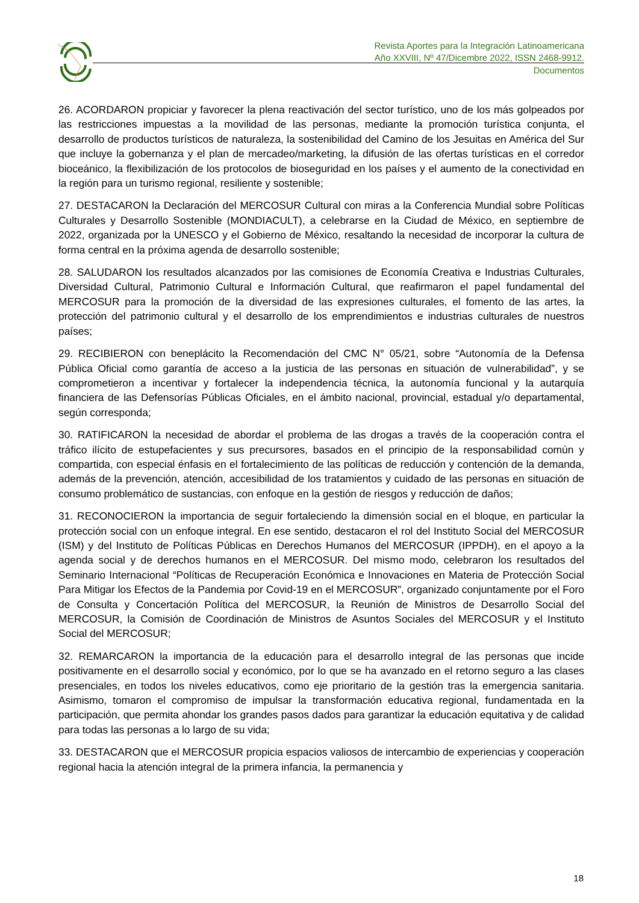Revista Aportes para la Integración Latinoamericana
Año XXVIII, Nº 47/Dicembre 2022, ISSN 2468-9912.
Documentos
26. ACORDARON propiciar y favorecer la plena reactivación del sector turístico, uno de los más golpeados por las restricciones impuestas a la movilidad de las personas, mediante la promoción turística conjunta, el desarrollo de productos turísticos de naturaleza, la sostenibilidad del Camino de los Jesuitas en América del Sur que incluye la gobernanza y el plan de mercadeo/marketing, la difusión de las ofertas turísticas en el corredor bioceánico, la flexibilización de los protocolos de bioseguridad en los países y el aumento de la conectividad en la región para un turismo regional, resiliente y sostenible;
27. DESTACARON la Declaración del MERCOSUR Cultural con miras a la Conferencia Mundial sobre Políticas Culturales y Desarrollo Sostenible (MONDIACULT), a celebrarse en la Ciudad de México, en septiembre de 2022, organizada por la UNESCO y el Gobierno de México, resaltando la necesidad de incorporar la cultura de forma central en la próxima agenda de desarrollo sostenible;
28. SALUDARON los resultados alcanzados por las comisiones de Economía Creativa e Industrias Culturales, Diversidad Cultural, Patrimonio Cultural e Información Cultural, que reafirmaron el papel fundamental del MERCOSUR para la promoción de la diversidad de las expresiones culturales, el fomento de las artes, la protección del patrimonio cultural y el desarrollo de los emprendimientos e industrias culturales de nuestros países;
29. RECIBIERON con beneplácito la Recomendación del CMC N° 05/21, sobre “Autonomía de la Defensa Pública Oficial como garantía de acceso a la justicia de las personas en situación de vulnerabilidad”, y se comprometieron a incentivar y fortalecer la independencia técnica, la autonomía funcional y la autarquía financiera de las Defensorías Públicas Oficiales, en el ámbito nacional, provincial, estadual y/o departamental, según corresponda;
30. RATIFICARON la necesidad de abordar el problema de las drogas a través de la cooperación contra el tráfico ilícito de estupefacientes y sus precursores, basados en el principio de la responsabilidad común y compartida, con especial énfasis en el fortalecimiento de las políticas de reducción y contención de la demanda, además de la prevención, atención, accesibilidad de los tratamientos y cuidado de las personas en situación de consumo problemático de sustancias, con enfoque en la gestión de riesgos y reducción de daños;
31. RECONOCIERON la importancia de seguir fortaleciendo la dimensión social en el bloque, en particular la protección social con un enfoque integral. En ese sentido, destacaron el rol del Instituto Social del MERCOSUR (ISM) y del Instituto de Políticas Públicas en Derechos Humanos del MERCOSUR (IPPDH), en el apoyo a la agenda social y de derechos humanos en el MERCOSUR. Del mismo modo, celebraron los resultados del Seminario Internacional “Políticas de Recuperación Económica e Innovaciones en Materia de Protección Social Para Mitigar los Efectos de la Pandemia por Covid-19 en el MERCOSUR”, organizado conjuntamente por el Foro de Consulta y Concertación Política del MERCOSUR, la Reunión de Ministros de Desarrollo Social del MERCOSUR, la Comisión de Coordinación de Ministros de Asuntos Sociales del MERCOSUR y el Instituto Social del MERCOSUR;
32. REMARCARON la importancia de la educación para el desarrollo integral de las personas que incide positivamente en el desarrollo social y económico, por lo que se ha avanzado en el retorno seguro a las clases presenciales, en todos los niveles educativos, como eje prioritario de la gestión tras la emergencia sanitaria. Asimismo, tomaron el compromiso de impulsar la transformación educativa regional, fundamentada en la participación, que permita ahondar los grandes pasos dados para garantizar la educación equitativa y de calidad para todas las personas a lo largo de su vida;
33. DESTACARON que el MERCOSUR propicia espacios valiosos de intercambio de experiencias y cooperación regional hacia la atención integral de la primera infancia, la permanencia y
18